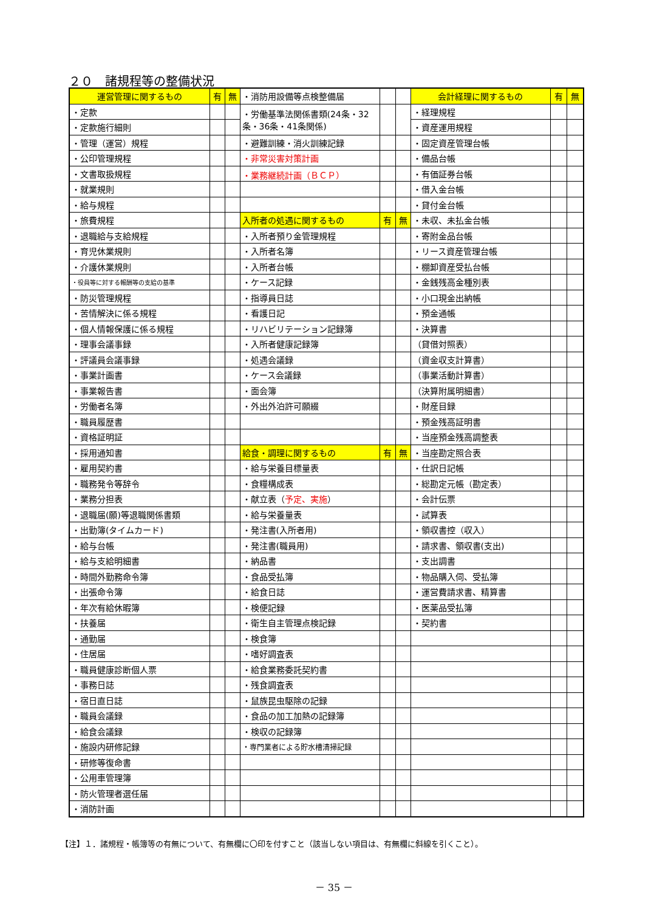２０　諸規程等の整備状況
| 運営管理に関するもの | 有 | 無 | ・消防用設備等点検整備届 | | | 会計経理に関するもの | 有 | 無 |
| ・定款 | | | ・労働基準法関係書類(24条・32条・36条・41条関係) | | | ・経理規程 | | |
| ・定款施行細則 | | | | | | ・資産運用規程 | | |
| ・管理（運営）規程 | | | ・避難訓練・消火訓練記録 | | | ・固定資産管理台帳 | | |
| ・公印管理規程 | | | ・非常災害対策計画 | | | ・備品台帳 | | |
| ・文書取扱規程 | | | ・業務継続計画（ＢＣＰ） | | | ・有価証券台帳 | | |
| ・就業規則 | | | | | | ・借入金台帳 | | |
| ・給与規程 | | | | | | ・貸付金台帳 | | |
| ・旅費規程 | | | 入所者の処遇に関するもの | 有 | 無 | ・未収、未払金台帳 | | |
| ・退職給与支給規程 | | | ・入所者預り金管理規程 | | | ・寄附金品台帳 | | |
| ・育児休業規則 | | | ・入所者名簿 | | | ・リース資産管理台帳 | | |
| ・介護休業規則 | | | ・入所者台帳 | | | ・棚卸資産受払台帳 | | |
| ・役員等に対する報酬等の支給の基準 | | | ・ケース記録 | | | ・金銭残高金種別表 | | |
| ・防災管理規程 | | | ・指導員日誌 | | | ・小口現金出納帳 | | |
| ・苦情解決に係る規程 | | | ・看護日記 | | | ・預金通帳 | | |
| ・個人情報保護に係る規程 | | | ・リハビリテーション記録簿 | | | ・決算書 | | |
| ・理事会議事録 | | | ・入所者健康記録簿 | | | （貸借対照表） | | |
| ・評議員会議事録 | | | ・処遇会議録 | | | （資金収支計算書） | | |
| ・事業計画書 | | | ・ケース会議録 | | | （事業活動計算書） | | |
| ・事業報告書 | | | ・面会簿 | | | （決算附属明細書） | | |
| ・労働者名簿 | | | ・外出外泊許可願綴 | | | ・財産目録 | | |
| ・職員履歴書 | | | | | | ・預金残高証明書 | | |
| ・資格証明証 | | | | | | ・当座預金残高調整表 | | |
| ・採用通知書 | | | 給食・調理に関するもの | 有 | 無 | ・当座勘定照合表 | | |
| ・雇用契約書 | | | ・給与栄養目標量表 | | | ・仕訳日記帳 | | |
| ・職務発令等辞令 | | | ・食糧構成表 | | | ・総勘定元帳（勘定表） | | |
| ・業務分担表 | | | ・献立表（ 予定、実施 ） | | | ・会計伝票 | | |
| ・退職届(願)等退職関係書類 | | | ・給与栄養量表 | | | ・試算表 | | |
| ・出勤簿(タイムカード) | | | ・発注書(入所者用) | | | ・領収書控（収入） | | |
| ・給与台帳 | | | ・発注書(職員用) | | | ・請求書、領収書(支出) | | |
| ・給与支給明細書 | | | ・納品書 | | | ・支出調書 | | |
| ・時間外勤務命令簿 | | | ・食品受払簿 | | | ・物品購入伺、受払簿 | | |
| ・出張命令簿 | | | ・給食日誌 | | | ・運営費請求書、精算書 | | |
| ・年次有給休暇簿 | | | ・検便記録 | | | ・医薬品受払簿 | | |
| ・扶養届 | | | ・衛生自主管理点検記録 | | | ・契約書 | | |
| ・通勤届 | | | ・検食簿 | | | | | |
| ・住居届 | | | ・嗜好調査表 | | | | | |
| ・職員健康診断個人票 | | | ・給食業務委託契約書 | | | | | |
| ・事務日誌 | | | ・残食調査表 | | | | | |
| ・宿日直日誌 | | | ・鼠族昆虫駆除の記録 | | | | | |
| ・職員会議録 | | | ・食品の加工加熱の記録簿 | | | | | |
| ・給食会議録 | | | ・検収の記録簿 | | | | | |
| ・施設内研修記録 | | | ・専門業者による貯水槽清掃記録 | | | | | |
| ・研修等復命書 | | | | | | | | |
| ・公用車管理簿 | | | | | | | | |
| ・防火管理者選任届 | | | | | | | | |
| ・消防計画 | | | | | | | | |
【注】１．諸規程・帳簿等の有無について、有無欄に〇印を付すこと（該当しない項目は、有無欄に斜線を引くこと）。
－ 35 －